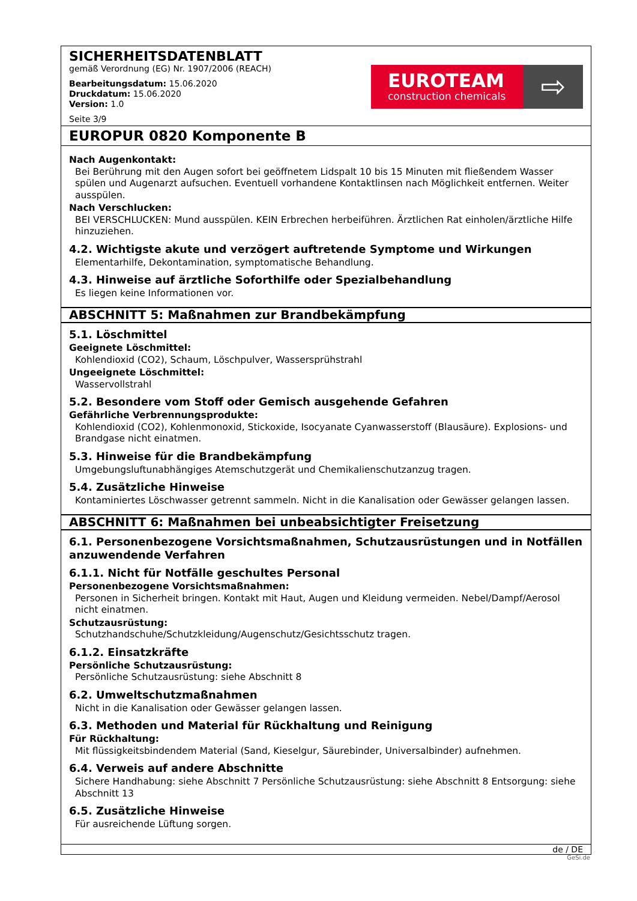SICHERHEITSDATENBLATT
gemäß Verordnung (EG) Nr. 1907/2006 (REACH)
Bearbeitungsdatum: 15.06.2020
Druckdatum: 15.06.2020
Version: 1.0
Seite 3/9
EUROTEAM
construction chemicals
⇨
EUROPUR 0820 Komponente B
Nach Augenkontakt:
Bei Berührung mit den Augen sofort bei geöffnetem Lidspalt 10 bis 15 Minuten mit fließendem Wasser spülen und Augenarzt aufsuchen. Eventuell vorhandene Kontaktlinsen nach Möglichkeit entfernen. Weiter ausspülen.
Nach Verschlucken:
BEI VERSCHLUCKEN: Mund ausspülen. KEIN Erbrechen herbeiführen. Ärztlichen Rat einholen/ärztliche Hilfe hinzuziehen.
4.2. Wichtigste akute und verzögert auftretende Symptome und Wirkungen
Elementarhilfe, Dekontamination, symptomatische Behandlung.
4.3. Hinweise auf ärztliche Soforthilfe oder Spezialbehandlung
Es liegen keine Informationen vor.
ABSCHNITT 5: Maßnahmen zur Brandbekämpfung
5.1. Löschmittel
Geeignete Löschmittel:
Kohlendioxid (CO2), Schaum, Löschpulver, Wassersprühstrahl
Ungeeignete Löschmittel:
Wasservollstrahl
5.2. Besondere vom Stoff oder Gemisch ausgehende Gefahren
Gefährliche Verbrennungsprodukte:
Kohlendioxid (CO2), Kohlenmonoxid, Stickoxide, Isocyanate Cyanwasserstoff (Blausäure). Explosions- und Brandgase nicht einatmen.
5.3. Hinweise für die Brandbekämpfung
Umgebungsluftunabhängiges Atemschutzgerät und Chemikalienschutzanzug tragen.
5.4. Zusätzliche Hinweise
Kontaminiertes Löschwasser getrennt sammeln. Nicht in die Kanalisation oder Gewässer gelangen lassen.
ABSCHNITT 6: Maßnahmen bei unbeabsichtigter Freisetzung
6.1. Personenbezogene Vorsichtsmaßnahmen, Schutzausrüstungen und in Notfällen anzuwendende Verfahren
6.1.1. Nicht für Notfälle geschultes Personal
Personenbezogene Vorsichtsmaßnahmen:
Personen in Sicherheit bringen. Kontakt mit Haut, Augen und Kleidung vermeiden. Nebel/Dampf/Aerosol nicht einatmen.
Schutzausrüstung:
Schutzhandschuhe/Schutzkleidung/Augenschutz/Gesichtsschutz tragen.
6.1.2. Einsatzkräfte
Persönliche Schutzausrüstung:
Persönliche Schutzausrüstung: siehe Abschnitt 8
6.2. Umweltschutzmaßnahmen
Nicht in die Kanalisation oder Gewässer gelangen lassen.
6.3. Methoden und Material für Rückhaltung und Reinigung
Für Rückhaltung:
Mit flüssigkeitsbindendem Material (Sand, Kieselgur, Säurebinder, Universalbinder) aufnehmen.
6.4. Verweis auf andere Abschnitte
Sichere Handhabung: siehe Abschnitt 7 Persönliche Schutzausrüstung: siehe Abschnitt 8 Entsorgung: siehe Abschnitt 13
6.5. Zusätzliche Hinweise
Für ausreichende Lüftung sorgen.
de / DE
GeSi.de